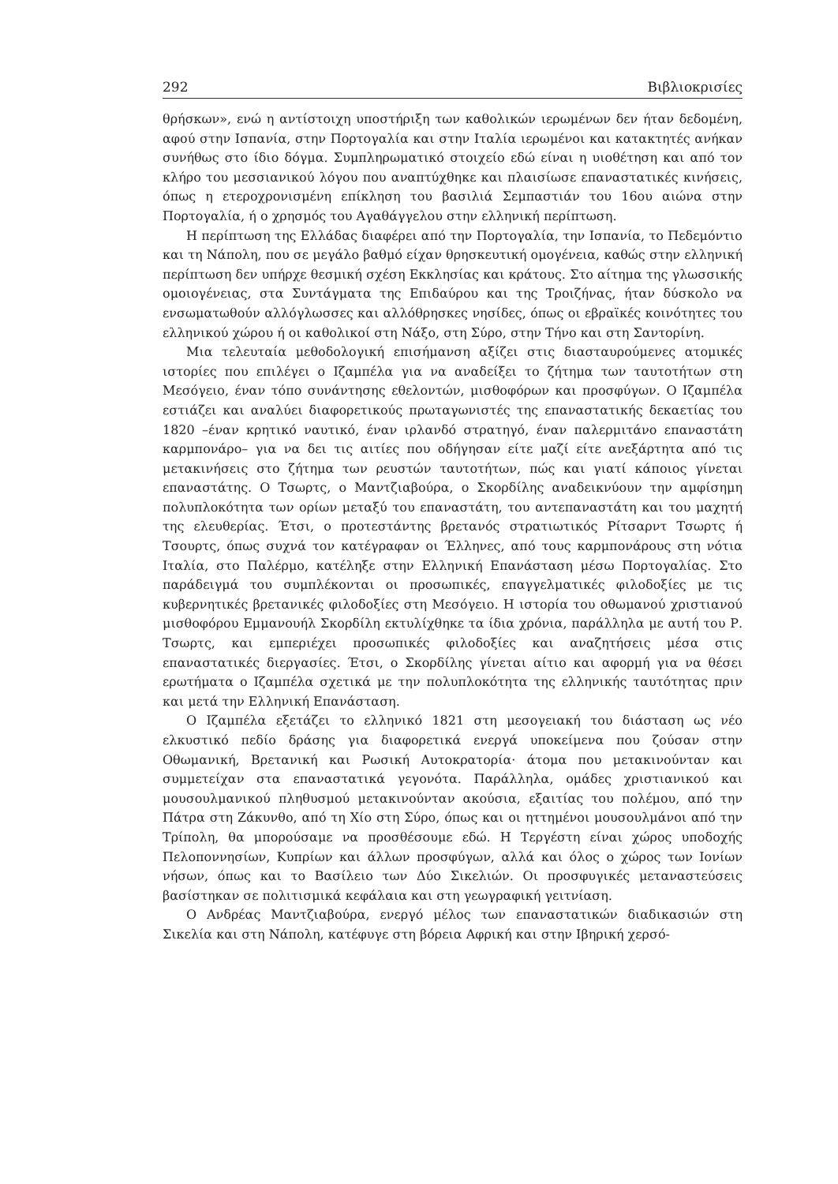292 Βιβλιοκρισίες
θρήσκων», ενώ η αντίστοιχη υποστήριξη των καθολικών ιερωμένων δεν ήταν δεδομένη, αφού στην Ισπανία, στην Πορτογαλία και στην Ιταλία ιερωμένοι και κατακτητές ανήκαν συνήθως στο ίδιο δόγμα. Συμπληρωματικό στοιχείο εδώ είναι η υιοθέτηση και από τον κλήρο του μεσσιανικού λόγου που αναπτύχθηκε και πλαισίωσε επαναστατικές κινήσεις, όπως η ετεροχρονισμένη επίκληση του βασιλιά Σεμπαστιάν του 16ου αιώνα στην Πορτογαλία, ή ο χρησμός του Αγαθάγγελου στην ελληνική περίπτωση.
Η περίπτωση της Ελλάδας διαφέρει από την Πορτογαλία, την Ισπανία, το Πεδεμόντιο και τη Νάπολη, που σε μεγάλο βαθμό είχαν θρησκευτική ομογένεια, καθώς στην ελληνική περίπτωση δεν υπήρχε θεσμική σχέση Εκκλησίας και κράτους. Στο αίτημα της γλωσσικής ομοιογένειας, στα Συντάγματα της Επιδαύρου και της Τροιζήνας, ήταν δύσκολο να ενσωματωθούν αλλόγλωσσες και αλλόθρησκες νησίδες, όπως οι εβραϊκές κοινότητες του ελληνικού χώρου ή οι καθολικοί στη Νάξο, στη Σύρο, στην Τήνο και στη Σαντορίνη.
Μια τελευταία μεθοδολογική επισήμανση αξίζει στις διασταυρούμενες ατομικές ιστορίες που επιλέγει ο Ιζαμπέλα για να αναδείξει το ζήτημα των ταυτοτήτων στη Μεσόγειο, έναν τόπο συνάντησης εθελοντών, μισθοφόρων και προσφύγων. Ο Ιζαμπέλα εστιάζει και αναλύει διαφορετικούς πρωταγωνιστές της επαναστατικής δεκαετίας του 1820 –έναν κρητικό ναυτικό, έναν ιρλανδό στρατηγό, έναν παλερμιτάνο επαναστάτη καρμπονάρο– για να δει τις αιτίες που οδήγησαν είτε μαζί είτε ανεξάρτητα από τις μετακινήσεις στο ζήτημα των ρευστών ταυτοτήτων, πώς και γιατί κάποιος γίνεται επαναστάτης. Ο Τσωρτς, ο Μαντζιαβούρα, ο Σκορδίλης αναδεικνύουν την αμφίσημη πολυπλοκότητα των ορίων μεταξύ του επαναστάτη, του αντεπαναστάτη και του μαχητή της ελευθερίας. Έτσι, ο προτεστάντης βρετανός στρατιωτικός Ρίτσαρντ Τσωρτς ή Τσουρτς, όπως συχνά τον κατέγραφαν οι Έλληνες, από τους καρμπονάρους στη νότια Ιταλία, στο Παλέρμο, κατέληξε στην Ελληνική Επανάσταση μέσω Πορτογαλίας. Στο παράδειγμά του συμπλέκονται οι προσωπικές, επαγγελματικές φιλοδοξίες με τις κυβερνητικές βρετανικές φιλοδοξίες στη Μεσόγειο. Η ιστορία του οθωμανού χριστιανού μισθοφόρου Εμμανουήλ Σκορδίλη εκτυλίχθηκε τα ίδια χρόνια, παράλληλα με αυτή του Ρ. Τσωρτς, και εμπεριέχει προσωπικές φιλοδοξίες και αναζητήσεις μέσα στις επαναστατικές διεργασίες. Έτσι, ο Σκορδίλης γίνεται αίτιο και αφορμή για να θέσει ερωτήματα ο Ιζαμπέλα σχετικά με την πολυπλοκότητα της ελληνικής ταυτότητας πριν και μετά την Ελληνική Επανάσταση.
Ο Ιζαμπέλα εξετάζει το ελληνικό 1821 στη μεσογειακή του διάσταση ως νέο ελκυστικό πεδίο δράσης για διαφορετικά ενεργά υποκείμενα που ζούσαν στην Οθωμανική, Βρετανική και Ρωσική Αυτοκρατορία· άτομα που μετακινούνταν και συμμετείχαν στα επαναστατικά γεγονότα. Παράλληλα, ομάδες χριστιανικού και μουσουλμανικού πληθυσμού μετακινούνταν ακούσια, εξαιτίας του πολέμου, από την Πάτρα στη Ζάκυνθο, από τη Χίο στη Σύρο, όπως και οι ηττημένοι μουσουλμάνοι από την Τρίπολη, θα μπορούσαμε να προσθέσουμε εδώ. Η Τεργέστη είναι χώρος υποδοχής Πελοποννησίων, Κυπρίων και άλλων προσφύγων, αλλά και όλος ο χώρος των Ιονίων νήσων, όπως και το Βασίλειο των Δύο Σικελιών. Οι προσφυγικές μεταναστεύσεις βασίστηκαν σε πολιτισμικά κεφάλαια και στη γεωγραφική γειτνίαση.
Ο Ανδρέας Μαντζιαβούρα, ενεργό μέλος των επαναστατικών διαδικασιών στη Σικελία και στη Νάπολη, κατέφυγε στη βόρεια Αφρική και στην Ιβηρική χερσό-